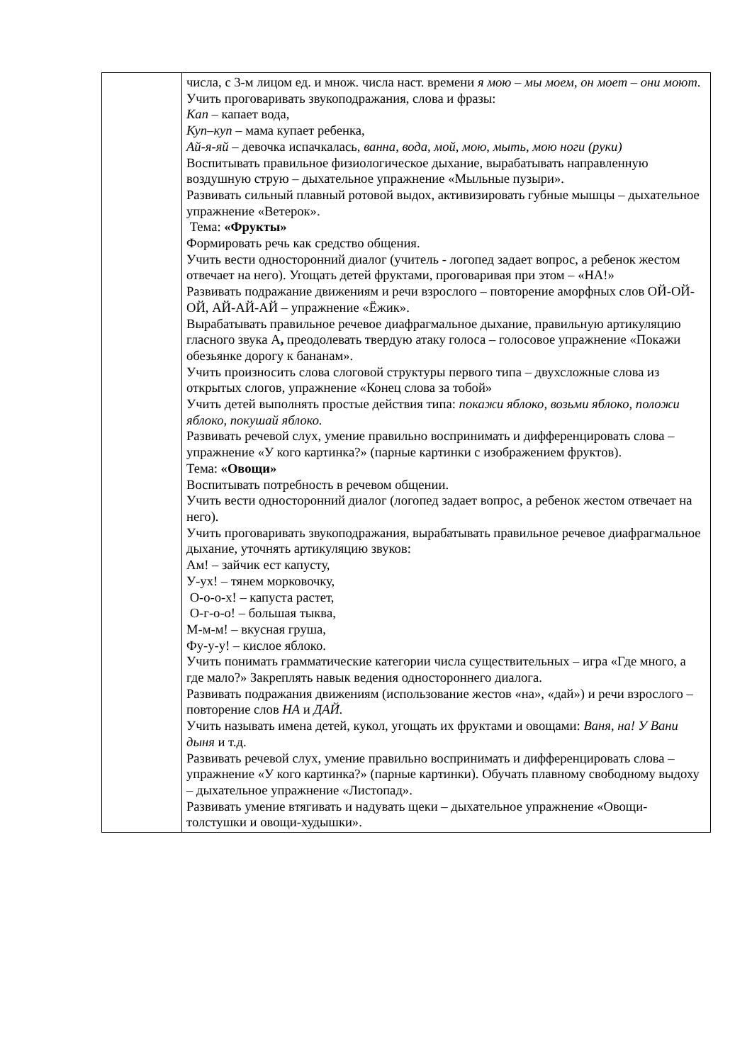| | числа, с 3-м лицом ед. и множ. числа наст. времени я мою – мы моем, он моет – они моют . Учить проговаривать звукоподражания, слова и фразы: Кап – капает вода, Куп–куп – мама купает ребенка, Ай-я-яй – девочка испачкалась, ванна, вода, мой, мою, мыть, мою ноги (руки) Воспитывать правильное физиологическое дыхание, вырабатывать направленную воздушную струю – дыхательное упражнение «Мыльные пузыри». Развивать сильный плавный ротовой выдох, активизировать губные мышцы – дыхательное упражнение «Ветерок». Тема: «Фрукты» Формировать речь как средство общения. Учить вести односторонний диалог (учитель - логопед задает вопрос, а ребенок жестом отвечает на него). Угощать детей фруктами, проговаривая при этом – «НА!» Развивать подражание движениям и речи взрослого – повторение аморфных слов ОЙ-ОЙ-ОЙ, АЙ-АЙ-АЙ – упражнение «Ёжик». Вырабатывать правильное речевое диафрагмальное дыхание, правильную артикуляцию гласного звука А , преодолевать твердую атаку голоса – голосовое упражнение «Покажи обезьянке дорогу к бананам». Учить произносить слова слоговой структуры первого типа – двухсложные слова из открытых слогов, упражнение «Конец слова за тобой» Учить детей выполнять простые действия типа: покажи яблоко, возьми яблоко, положи яблоко, покушай яблоко. Развивать речевой слух, умение правильно воспринимать и дифференцировать слова – упражнение «У кого картинка?» (парные картинки с изображением фруктов). Тема: «Овощи» Воспитывать потребность в речевом общении. Учить вести односторонний диалог (логопед задает вопрос, а ребенок жестом отвечает на него). Учить проговаривать звукоподражания, вырабатывать правильное речевое диафрагмальное дыхание, уточнять артикуляцию звуков: Ам! – зайчик ест капусту, У-ух! – тянем морковочку, О-о-о-х! – капуста растет, О-г-о-о! – большая тыква, М-м-м! – вкусная груша, Фу-у-у! – кислое яблоко. Учить понимать грамматические категории числа существительных – игра «Где много, а где мало?» Закреплять навык ведения одностороннего диалога. Развивать подражания движениям (использование жестов «на», «дай») и речи взрослого – повторение слов НА и ДАЙ. Учить называть имена детей, кукол, угощать их фруктами и овощами: Ваня, на! У Вани дыня и т.д. Развивать речевой слух, умение правильно воспринимать и дифференцировать слова – упражнение «У кого картинка?» (парные картинки). Обучать плавному свободному выдоху – дыхательное упражнение «Листопад». Развивать умение втягивать и надувать щеки – дыхательное упражнение «Овощи-толстушки и овощи-худышки». |